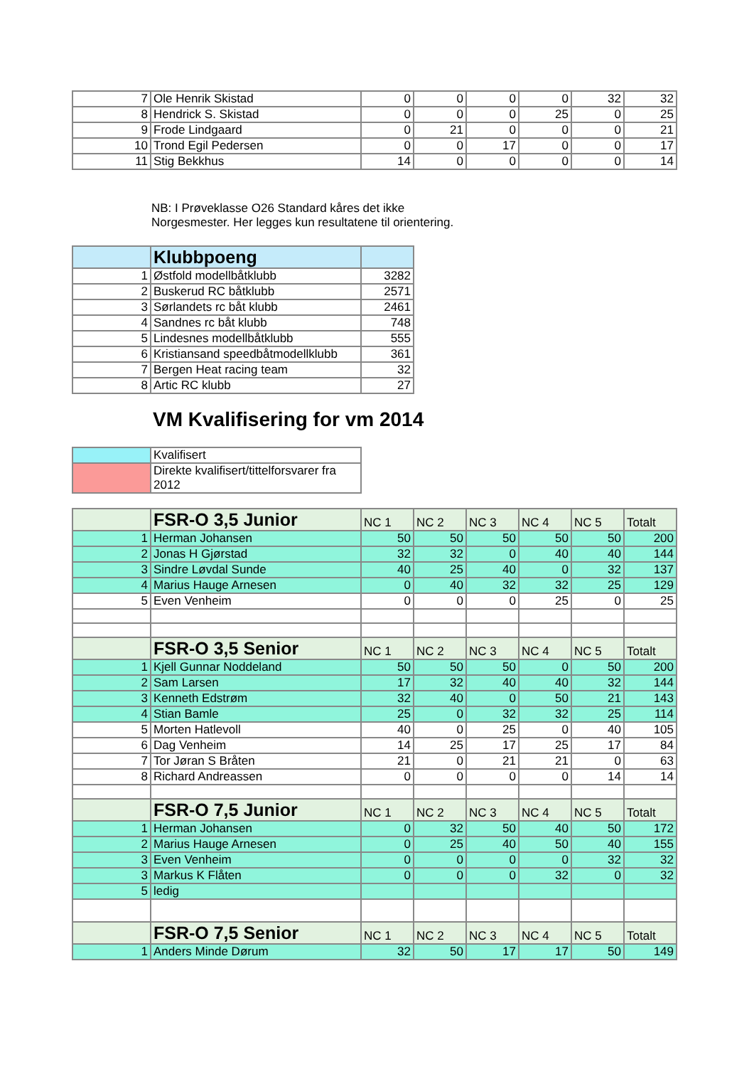| 7 | Ole Henrik Skistad | 0 | 0 | 0 | 0 | 32 | 32 |
| 8 | Hendrick S. Skistad | 0 | 0 | 0 | 25 | 0 | 25 |
| 9 | Frode Lindgaard | 0 | 21 | 0 | 0 | 0 | 21 |
| 10 | Trond Egil Pedersen | 0 | 0 | 17 | 0 | 0 | 17 |
| 11 | Stig Bekkhus | 14 | 0 | 0 | 0 | 0 | 14 |
NB: I Prøveklasse O26 Standard kåres det ikke
Norgesmester. Her legges kun resultatene til orientering.
| | Klubbpoeng | |
| 1 | Østfold modellbåtklubb | 3282 |
| 2 | Buskerud RC båtklubb | 2571 |
| 3 | Sørlandets rc båt klubb | 2461 |
| 4 | Sandnes rc båt klubb | 748 |
| 5 | Lindesnes modellbåtklubb | 555 |
| 6 | Kristiansand speedbåtmodellklubb | 361 |
| 7 | Bergen Heat racing team | 32 |
| 8 | Artic RC klubb | 27 |
VM Kvalifisering for vm 2014
| | Kvalifisert |
| | Direkte kvalifisert/tittelforsvarer fra 2012 |
| | FSR-O 3,5 Junior | NC 1 | NC 2 | NC 3 | NC 4 | NC 5 | Totalt |
| 1 | Herman Johansen | 50 | 50 | 50 | 50 | 50 | 200 |
| 2 | Jonas H Gjørstad | 32 | 32 | 0 | 40 | 40 | 144 |
| 3 | Sindre Løvdal Sunde | 40 | 25 | 40 | 0 | 32 | 137 |
| 4 | Marius Hauge Arnesen | 0 | 40 | 32 | 32 | 25 | 129 |
| 5 | Even Venheim | 0 | 0 | 0 | 25 | 0 | 25 |
| | FSR-O 3,5 Senior | NC 1 | NC 2 | NC 3 | NC 4 | NC 5 | Totalt |
| 1 | Kjell Gunnar Noddeland | 50 | 50 | 50 | 0 | 50 | 200 |
| 2 | Sam Larsen | 17 | 32 | 40 | 40 | 32 | 144 |
| 3 | Kenneth Edstrøm | 32 | 40 | 0 | 50 | 21 | 143 |
| 4 | Stian Bamle | 25 | 0 | 32 | 32 | 25 | 114 |
| 5 | Morten Hatlevoll | 40 | 0 | 25 | 0 | 40 | 105 |
| 6 | Dag Venheim | 14 | 25 | 17 | 25 | 17 | 84 |
| 7 | Tor Jøran S Bråten | 21 | 0 | 21 | 21 | 0 | 63 |
| 8 | Richard Andreassen | 0 | 0 | 0 | 0 | 14 | 14 |
| | FSR-O 7,5 Junior | NC 1 | NC 2 | NC 3 | NC 4 | NC 5 | Totalt |
| 1 | Herman Johansen | 0 | 32 | 50 | 40 | 50 | 172 |
| 2 | Marius Hauge Arnesen | 0 | 25 | 40 | 50 | 40 | 155 |
| 3 | Even Venheim | 0 | 0 | 0 | 0 | 32 | 32 |
| 3 | Markus K Flåten | 0 | 0 | 0 | 32 | 0 | 32 |
| 5 | ledig | | | | | | |
| | FSR-O 7,5 Senior | NC 1 | NC 2 | NC 3 | NC 4 | NC 5 | Totalt |
| 1 | Anders Minde Dørum | 32 | 50 | 17 | 17 | 50 | 149 |